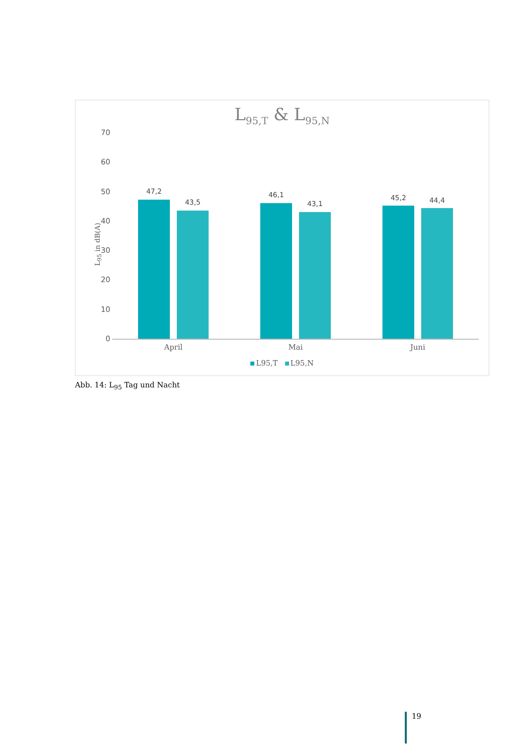L<sub>95,T</sub> & L<sub>95,N</sub>
L<sub>95</sub> in dB(A)
70
60
50
40
30
20
10
0
47,2
43,5
46,1
43,1
45,2 44,4
April Mai Juni
L95,T L95,N
Abb. 14: L<sub>95</sub> Tag und Nacht
19